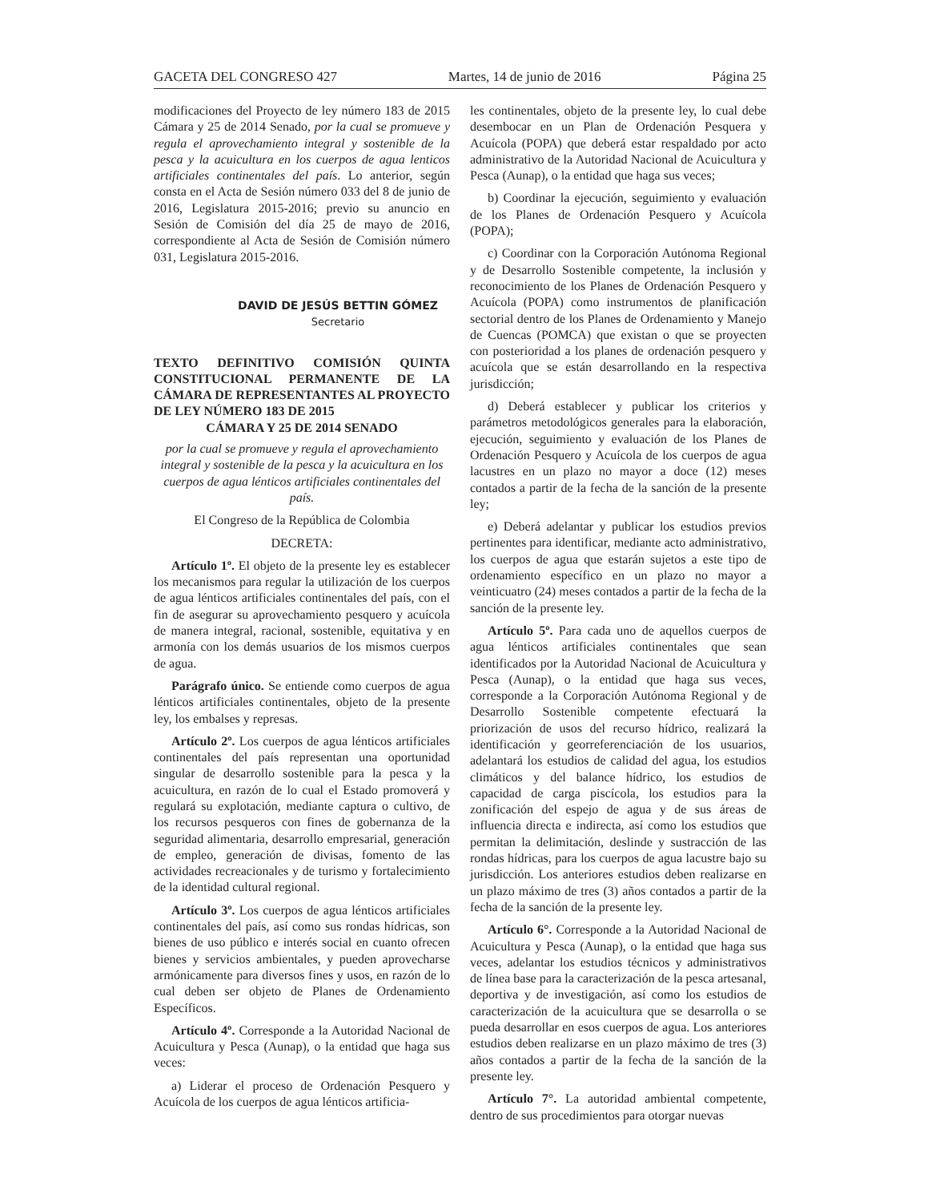GACETA DEL CONGRESO 427 Martes, 14 de junio de 2016 Página 25
modificaciones del Proyecto de ley número 183 de 2015 Cámara y 25 de 2014 Senado, por la cual se promueve y regula el aprovechamiento integral y sostenible de la pesca y la acuicultura en los cuerpos de agua lenticos artificiales continentales del país. Lo anterior, según consta en el Acta de Sesión número 033 del 8 de junio de 2016, Legislatura 2015-2016; previo su anuncio en Sesión de Comisión del día 25 de mayo de 2016, correspondiente al Acta de Sesión de Comisión número 031, Legislatura 2015-2016.
DAVID DE JESÚS BETTIN GÓMEZ
Secretario
TEXTO DEFINITIVO COMISIÓN QUINTA CONSTITUCIONAL PERMANENTE DE LA CÁMARA DE REPRESENTANTES AL PROYECTO DE LEY NÚMERO 183 DE 2015
CÁMARA Y 25 DE 2014 SENADO
por la cual se promueve y regula el aprovechamiento integral y sostenible de la pesca y la acuicultura en los cuerpos de agua lénticos artificiales continentales del país.
El Congreso de la República de Colombia
DECRETA:
Artículo 1º. El objeto de la presente ley es establecer los mecanismos para regular la utilización de los cuerpos de agua lénticos artificiales continentales del país, con el fin de asegurar su aprovechamiento pesquero y acuícola de manera integral, racional, sostenible, equitativa y en armonía con los demás usuarios de los mismos cuerpos de agua.
Parágrafo único. Se entiende como cuerpos de agua lénticos artificiales continentales, objeto de la presente ley, los embalses y represas.
Artículo 2º. Los cuerpos de agua lénticos artificiales continentales del país representan una oportunidad singular de desarrollo sostenible para la pesca y la acuicultura, en razón de lo cual el Estado promoverá y regulará su explotación, mediante captura o cultivo, de los recursos pesqueros con fines de gobernanza de la seguridad alimentaria, desarrollo empresarial, generación de empleo, generación de divisas, fomento de las actividades recreacionales y de turismo y fortalecimiento de la identidad cultural regional.
Artículo 3º. Los cuerpos de agua lénticos artificiales continentales del país, así como sus rondas hídricas, son bienes de uso público e interés social en cuanto ofrecen bienes y servicios ambientales, y pueden aprovecharse armónicamente para diversos fines y usos, en razón de lo cual deben ser objeto de Planes de Ordenamiento Específicos.
Artículo 4º. Corresponde a la Autoridad Nacional de Acuicultura y Pesca (Aunap), o la entidad que haga sus veces:
a) Liderar el proceso de Ordenación Pesquero y Acuícola de los cuerpos de agua lénticos artificia-
les continentales, objeto de la presente ley, lo cual debe desembocar en un Plan de Ordenación Pesquera y Acuícola (POPA) que deberá estar respaldado por acto administrativo de la Autoridad Nacional de Acuicultura y Pesca (Aunap), o la entidad que haga sus veces;
b) Coordinar la ejecución, seguimiento y evaluación de los Planes de Ordenación Pesquero y Acuícola (POPA);
c) Coordinar con la Corporación Autónoma Regional y de Desarrollo Sostenible competente, la inclusión y reconocimiento de los Planes de Ordenación Pesquero y Acuícola (POPA) como instrumentos de planificación sectorial dentro de los Planes de Ordenamiento y Manejo de Cuencas (POMCA) que existan o que se proyecten con posterioridad a los planes de ordenación pesquero y acuícola que se están desarrollando en la respectiva jurisdicción;
d) Deberá establecer y publicar los criterios y parámetros metodológicos generales para la elaboración, ejecución, seguimiento y evaluación de los Planes de Ordenación Pesquero y Acuícola de los cuerpos de agua lacustres en un plazo no mayor a doce (12) meses contados a partir de la fecha de la sanción de la presente ley;
e) Deberá adelantar y publicar los estudios previos pertinentes para identificar, mediante acto administrativo, los cuerpos de agua que estarán sujetos a este tipo de ordenamiento específico en un plazo no mayor a veinticuatro (24) meses contados a partir de la fecha de la sanción de la presente ley.
Artículo 5º. Para cada uno de aquellos cuerpos de agua lénticos artificiales continentales que sean identificados por la Autoridad Nacional de Acuicultura y Pesca (Aunap), o la entidad que haga sus veces, corresponde a la Corporación Autónoma Regional y de Desarrollo Sostenible competente efectuará la priorización de usos del recurso hídrico, realizará la identificación y georreferenciación de los usuarios, adelantará los estudios de calidad del agua, los estudios climáticos y del balance hídrico, los estudios de capacidad de carga piscícola, los estudios para la zonificación del espejo de agua y de sus áreas de influencia directa e indirecta, así como los estudios que permitan la delimitación, deslinde y sustracción de las rondas hídricas, para los cuerpos de agua lacustre bajo su jurisdicción. Los anteriores estudios deben realizarse en un plazo máximo de tres (3) años contados a partir de la fecha de la sanción de la presente ley.
Artículo 6°. Corresponde a la Autoridad Nacional de Acuicultura y Pesca (Aunap), o la entidad que haga sus veces, adelantar los estudios técnicos y administrativos de línea base para la caracterización de la pesca artesanal, deportiva y de investigación, así como los estudios de caracterización de la acuicultura que se desarrolla o se pueda desarrollar en esos cuerpos de agua. Los anteriores estudios deben realizarse en un plazo máximo de tres (3) años contados a partir de la fecha de la sanción de la presente ley.
Artículo 7°. La autoridad ambiental competente, dentro de sus procedimientos para otorgar nuevas